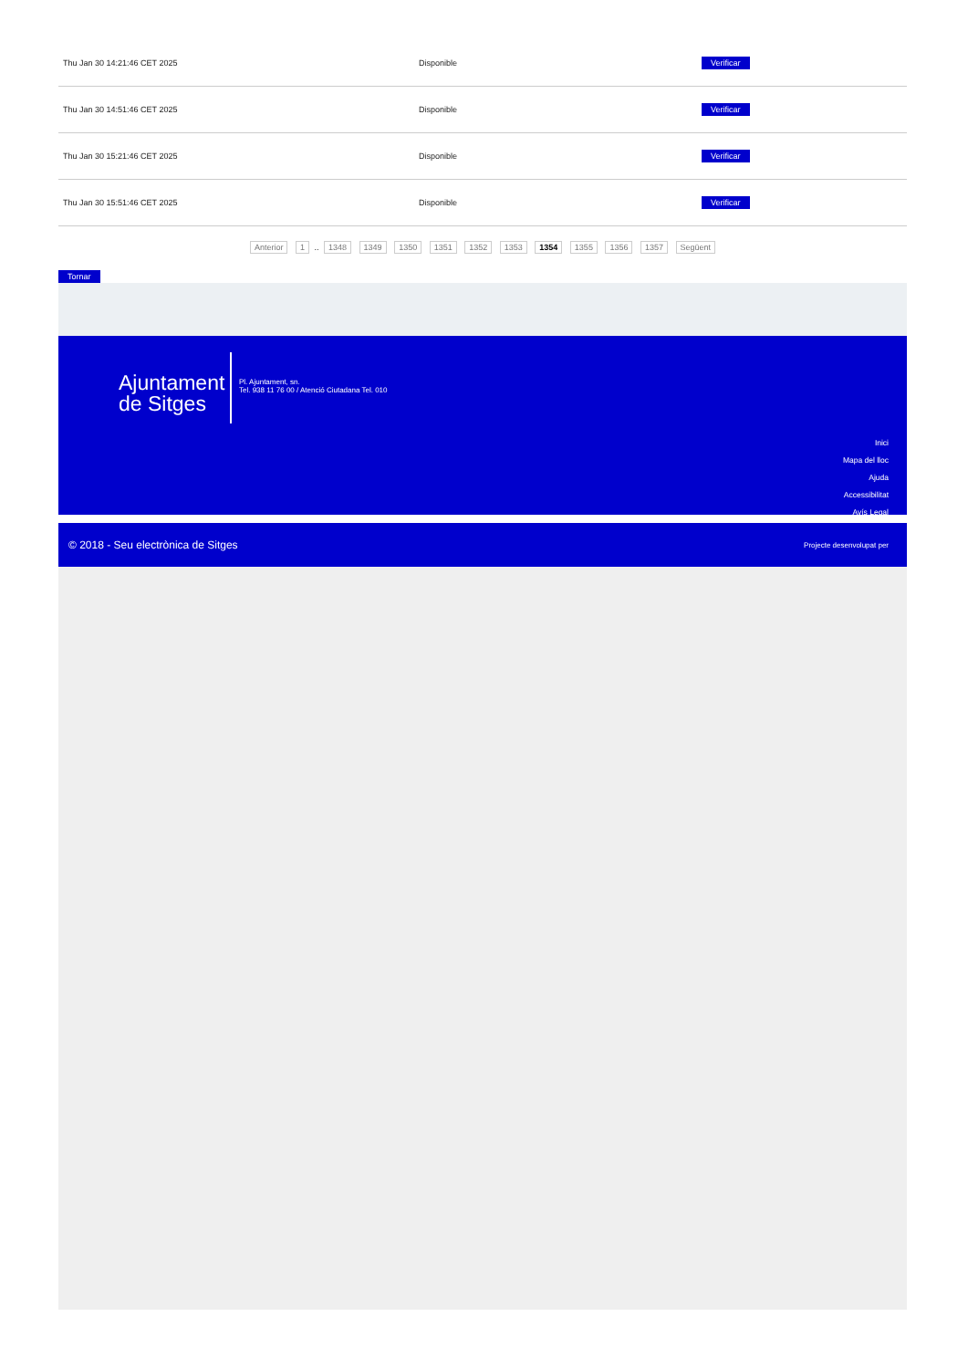| Thu Jan 30 14:21:46 CET 2025 | Disponible | Verificar |
| Thu Jan 30 14:51:46 CET 2025 | Disponible | Verificar |
| Thu Jan 30 15:21:46 CET 2025 | Disponible | Verificar |
| Thu Jan 30 15:51:46 CET 2025 | Disponible | Verificar |
Anterior 1 .. 1348 1349 1350 1351 1352 1353 1354 1355 1356 1357 Següent
Tornar
Ajuntament
de Sitges
Pl. Ajuntament, sn.
Tel. 938 11 76 00 / Atenció Ciutadana Tel. 010
Inici
Mapa del lloc
Ajuda
Accessibilitat
Avís Legal
© 2018 - Seu electrònica de Sitges Projecte desenvolupat per